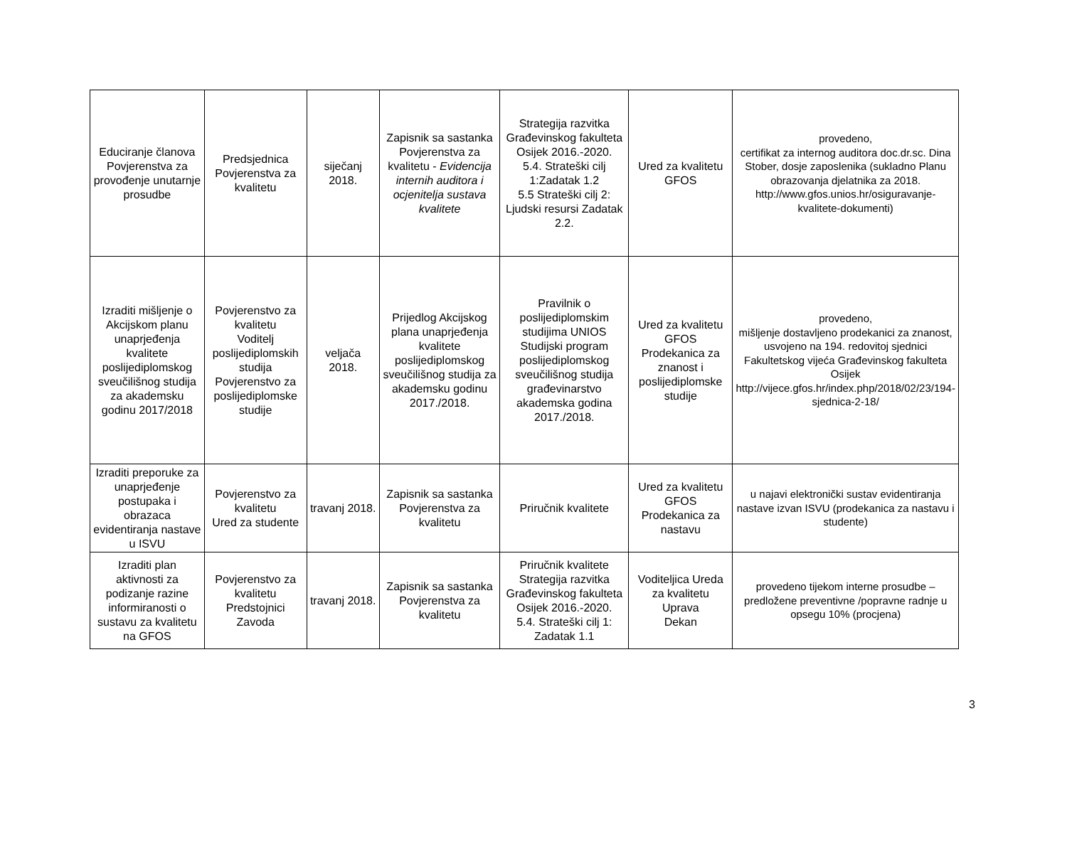| Educiranje članova Povjerenstva za provođenje unutarnje prosudbe | Predsjednica Povjerenstva za kvalitetu | siječanj 2018. | Zapisnik sa sastanka Povjerenstva za kvalitetu - Evidencija internih auditora i ocjenitelja sustava kvalitete | Strategija razvitka Građevinskog fakulteta Osijek 2016.-2020. 5.4. Strateški cilj 1:Zadatak 1.2 5.5 Strateški cilj 2: Ljudski resursi Zadatak 2.2. | Ured za kvalitetu GFOS | provedeno, certifikat za internog auditora doc.dr.sc. Dina Stober, dosje zaposlenika (sukladno Planu obrazovanja djelatnika za 2018. http://www.gfos.unios.hr/osiguravanje-kvalitete-dokumenti ) |
| Izraditi mišljenje o Akcijskom planu unaprjeđenja kvalitete poslijediplomskog sveučilišnog studija za akademsku godinu 2017/2018 | Povjerenstvo za kvalitetu Voditelj poslijediplomskih studija Povjerenstvo za poslijediplomske studije | veljača 2018. | Prijedlog Akcijskog plana unaprjeđenja kvalitete poslijediplomskog sveučilišnog studija za akademsku godinu 2017./2018. | Pravilnik o poslijediplomskim studijima UNIOS Studijski program poslijediplomskog sveučilišnog studija građevinarstvo akademska godina 2017./2018. | Ured za kvalitetu GFOS Prodekanica za znanost i poslijediplomske studije | provedeno, mišljenje dostavljeno prodekanici za znanost, usvojeno na 194. redovitoj sjednici Fakultetskog vijeća Građevinskog fakulteta Osijek http://vijece.gfos.hr/index.php/2018/02/23/194-sjednica-2-18/ |
| Izraditi preporuke za unaprjeđenje postupaka i obrazaca evidentiranja nastave u ISVU | Povjerenstvo za kvalitetu Ured za studente | travanj 2018. | Zapisnik sa sastanka Povjerenstva za kvalitetu | Priručnik kvalitete | Ured za kvalitetu GFOS Prodekanica za nastavu | u najavi elektronički sustav evidentiranja nastave izvan ISVU (prodekanica za nastavu i studente) |
| Izraditi plan aktivnosti za podizanje razine informiranosti o sustavu za kvalitetu na GFOS | Povjerenstvo za kvalitetu Predstojnici Zavoda | travanj 2018. | Zapisnik sa sastanka Povjerenstva za kvalitetu | Priručnik kvalitete Strategija razvitka Građevinskog fakulteta Osijek 2016.-2020. 5.4. Strateški cilj 1: Zadatak 1.1 | Voditeljica Ureda za kvalitetu Uprava Dekan | provedeno tijekom interne prosudbe – predložene preventivne /popravne radnje u opsegu 10% (procjena) |
3